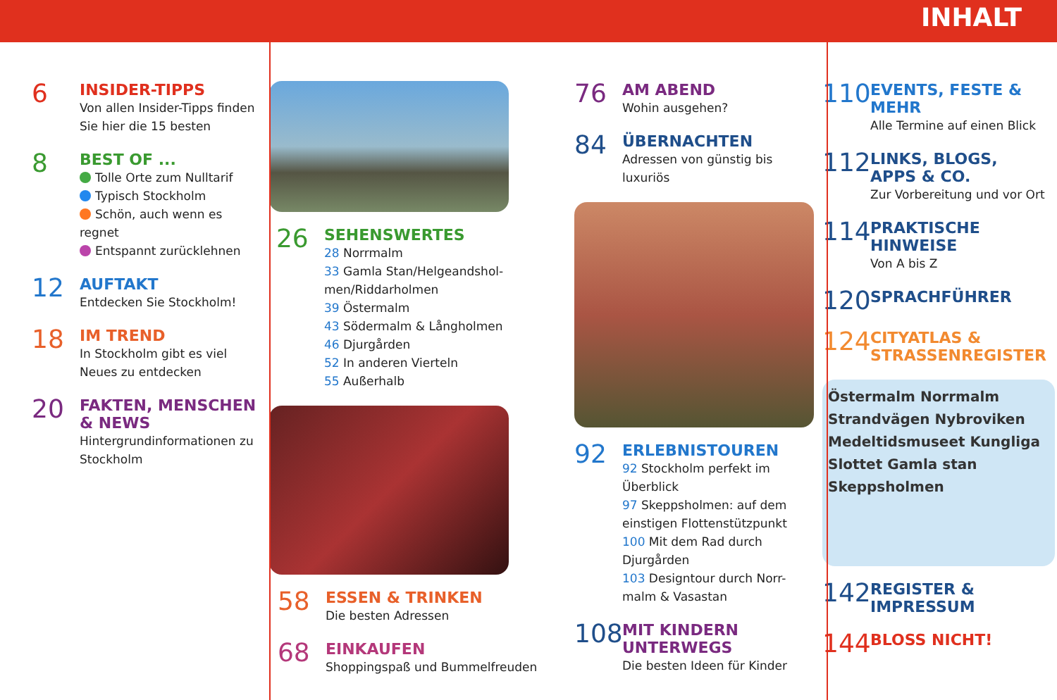INHALT
6
INSIDER-TIPPS
Von allen Insider-Tipps finden Sie hier die 15 besten
8
BEST OF ...
Tolle Orte zum Nulltarif
Typisch Stockholm
Schön, auch wenn es regnet
Entspannt zurücklehnen
12
AUFTAKT
Entdecken Sie Stockholm!
18
IM TREND
In Stockholm gibt es viel Neues zu entdecken
20
FAKTEN, MENSCHEN & NEWS
Hintergrundinformationen zu Stockholm
26
SEHENSWERTES
28 Norrmalm
33 Gamla Stan/Helgeandshol-men/Riddarholmen
39 Östermalm
43 Södermalm & Långholmen
46 Djurgården
52 In anderen Vierteln
55 Außerhalb
58
ESSEN & TRINKEN
Die besten Adressen
68
EINKAUFEN
Shoppingspaß und Bummelfreuden
76
AM ABEND
Wohin ausgehen?
84
ÜBERNACHTEN
Adressen von günstig bis luxuriös
92
ERLEBNISTOUREN
92 Stockholm perfekt im Überblick
97 Skeppsholmen: auf dem einstigen Flottenstützpunkt
100 Mit dem Rad durch Djurgården
103 Designtour durch Norr-malm & Vasastan
108
MIT KINDERN UNTERWEGS
Die besten Ideen für Kinder
110
EVENTS, FESTE & MEHR
Alle Termine auf einen Blick
112
LINKS, BLOGS, APPS & CO.
Zur Vorbereitung und vor Ort
114
PRAKTISCHE HINWEISE
Von A bis Z
120
SPRACHFÜHRER
124
CITYATLAS & STRASSENREGISTER
Östermalm Norrmalm Strandvägen Nybroviken Medeltidsmuseet Kungliga Slottet Gamla stan Skeppsholmen
142
REGISTER & IMPRESSUM
144
BLOSS NICHT!